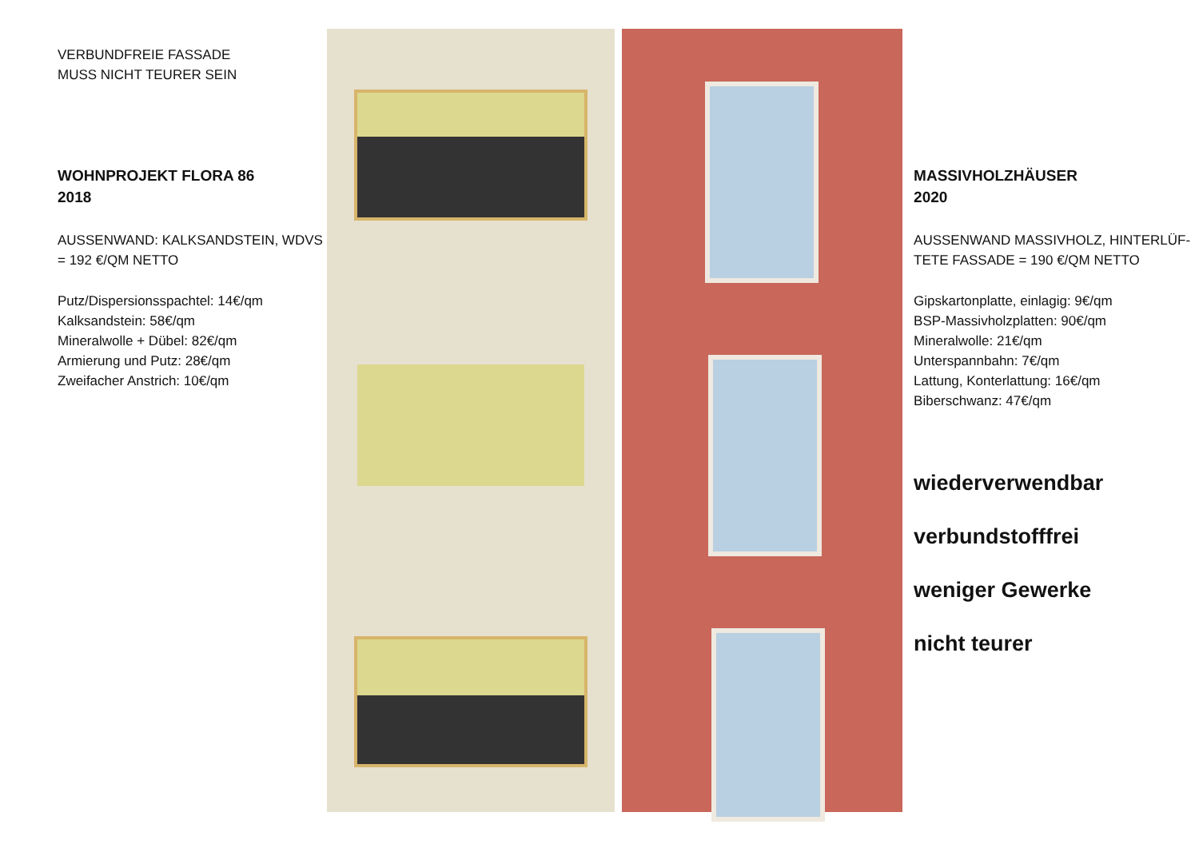VERBUNDFREIE FASSADE
MUSS NICHT TEURER SEIN
WOHNPROJEKT FLORA 86
2018
AUSSENWAND: KALKSANDSTEIN, WDVS
= 192 €/QM NETTO
Putz/Dispersionsspachtel: 14€/qm
Kalksandstein: 58€/qm
Mineralwolle + Dübel: 82€/qm
Armierung und Putz: 28€/qm
Zweifacher Anstrich: 10€/qm
MASSIVHOLZHÄUSER
2020
AUSSENWAND MASSIVHOLZ, HINTERLÜF-
TETE FASSADE = 190 €/QM NETTO
Gipskartonplatte, einlagig: 9€/qm
BSP-Massivholzplatten: 90€/qm
Mineralwolle: 21€/qm
Unterspannbahn: 7€/qm
Lattung, Konterlattung: 16€/qm
Biberschwanz: 47€/qm
wiederverwendbar
verbundstofffrei
weniger Gewerke
nicht teurer